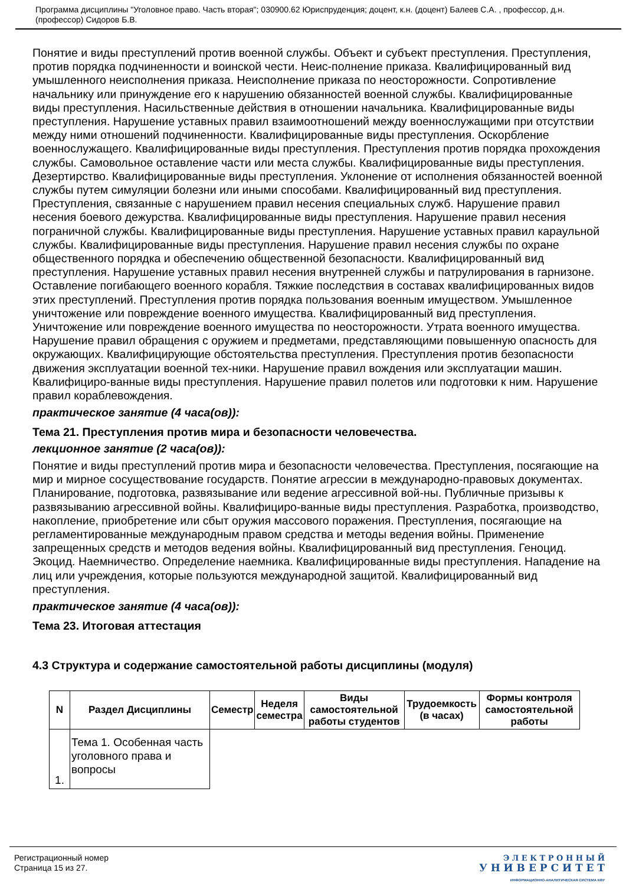Программа дисциплины "Уголовное право. Часть вторая"; 030900.62 Юриспруденция; доцент, к.н. (доцент) Балеев С.А. , профессор, д.н. (профессор) Сидоров Б.В.
Понятие и виды преступлений против военной службы. Объект и субъект преступления. Преступления, против порядка подчиненности и воинской чести. Неис-полнение приказа. Квалифицированный вид умышленного неисполнения приказа. Неисполнение приказа по неосторожности. Сопротивление начальнику или принуждение его к нарушению обязанностей военной службы. Квалифицированные виды преступления. Насильственные действия в отношении начальника. Квалифицированные виды преступления. Нарушение уставных правил взаимоотношений между военнослужащими при отсутствии между ними отношений подчиненности. Квалифицированные виды преступления. Оскорбление военнослужащего. Квалифицированные виды преступления. Преступления против порядка прохождения службы. Самовольное оставление части или места службы. Квалифицированные виды преступления. Дезертирство. Квалифицированные виды преступления. Уклонение от исполнения обязанностей военной службы путем симуляции болезни или иными способами. Квалифицированный вид преступления. Преступления, связанные с нарушением правил несения специальных служб. Нарушение правил несения боевого дежурства. Квалифицированные виды преступления. Нарушение правил несения пограничной службы. Квалифицированные виды преступления. Нарушение уставных правил караульной службы. Квалифицированные виды преступления. Нарушение правил несения службы по охране общественного порядка и обеспечению общественной безопасности. Квалифицированный вид преступления. Нарушение уставных правил несения внутренней службы и патрулирования в гарнизоне. Оставление погибающего военного корабля. Тяжкие последствия в составах квалифицированных видов этих преступлений. Преступления против порядка пользования военным имуществом. Умышленное уничтожение или повреждение военного имущества. Квалифицированный вид преступления. Уничтожение или повреждение военного имущества по неосторожности. Утрата военного имущества. Нарушение правил обращения с оружием и предметами, представляющими повышенную опасность для окружающих. Квалифицирующие обстоятельства преступления. Преступления против безопасности движения эксплуатации военной тех-ники. Нарушение правил вождения или эксплуатации машин. Квалифициро-ванные виды преступления. Нарушение правил полетов или подготовки к ним. Нарушение правил кораблевождения.
практическое занятие (4 часа(ов)):
Тема 21. Преступления против мира и безопасности человечества.
лекционное занятие (2 часа(ов)):
Понятие и виды преступлений против мира и безопасности человечества. Преступления, посягающие на мир и мирное сосуществование государств. Понятие агрессии в международно-правовых документах. Планирование, подготовка, развязывание или ведение агрессивной вой-ны. Публичные призывы к развязыванию агрессивной войны. Квалифициро-ванные виды преступления. Разработка, производство, накопление, приобретение или сбыт оружия массового поражения. Преступления, посягающие на регламентированные международным правом средства и методы ведения войны. Применение запрещенных средств и методов ведения войны. Квалифицированный вид преступления. Геноцид. Экоцид. Наемничество. Определение наемника. Квалифицированные виды преступления. Нападение на лиц или учреждения, которые пользуются международной защитой. Квалифицированный вид преступления.
практическое занятие (4 часа(ов)):
Тема 23. Итоговая аттестация
4.3 Структура и содержание самостоятельной работы дисциплины (модуля)
| N | Раздел Дисциплины | Семестр | Неделя семестра | Виды самостоятельной работы студентов | Трудоемкость (в часах) | Формы контроля самостоятельной работы |
| --- | --- | --- | --- | --- | --- | --- |
| 1. | Тема 1. Особенная часть уголовного права и вопросы | | | | | |
Регистрационный номер
Страница 15 из 27.
Э Л Е К Т Р О Н Н Ы Й
У Н И В Е Р С И Т Е Т
ИНФОРМАЦИОННО-АНАЛИТИЧЕСКАЯ СИСТЕМА КФУ